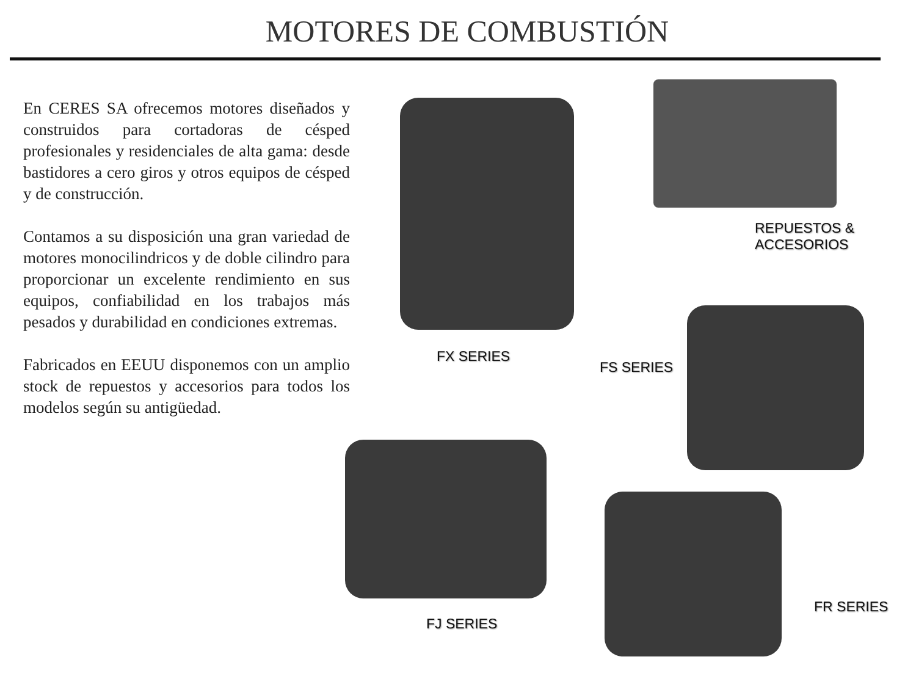MOTORES DE COMBUSTIÓN
En CERES SA ofrecemos motores diseñados y construidos para cortadoras de césped profesionales y residenciales de alta gama: desde bastidores a cero giros y otros equipos de césped y de construcción.
Contamos a su disposición una gran variedad de motores monocilindricos y de doble cilindro para proporcionar un excelente rendimiento en sus equipos, confiabilidad en los trabajos más pesados y durabilidad en condiciones extremas.
Fabricados en EEUU disponemos con un amplio stock de repuestos y accesorios para todos los modelos según su antigüedad.
FX SERIES
REPUESTOS &
ACCESORIOS
FS SERIES
FJ SERIES
FR SERIES